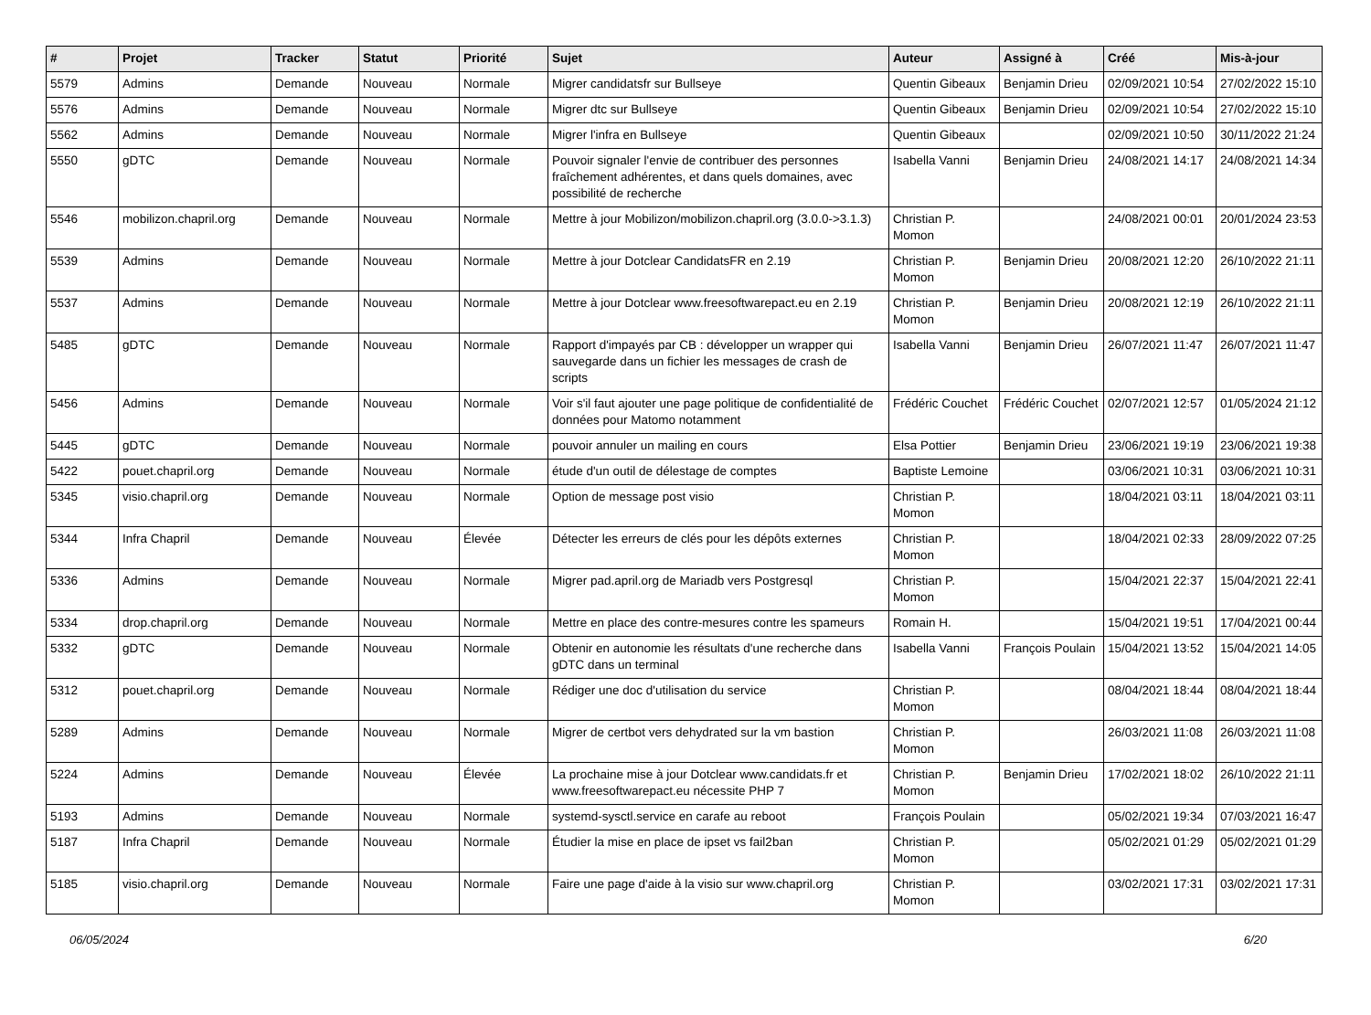| # | Projet | Tracker | Statut | Priorité | Sujet | Auteur | Assigné à | Créé | Mis-à-jour |
| --- | --- | --- | --- | --- | --- | --- | --- | --- | --- |
| 5579 | Admins | Demande | Nouveau | Normale | Migrer candidatsfr sur Bullseye | Quentin Gibeaux | Benjamin Drieu | 02/09/2021 10:54 | 27/02/2022 15:10 |
| 5576 | Admins | Demande | Nouveau | Normale | Migrer dtc sur Bullseye | Quentin Gibeaux | Benjamin Drieu | 02/09/2021 10:54 | 27/02/2022 15:10 |
| 5562 | Admins | Demande | Nouveau | Normale | Migrer l'infra en Bullseye | Quentin Gibeaux | | 02/09/2021 10:50 | 30/11/2022 21:24 |
| 5550 | gDTC | Demande | Nouveau | Normale | Pouvoir signaler l'envie de contribuer des personnes fraîchement adhérentes, et dans quels domaines, avec possibilité de recherche | Isabella Vanni | Benjamin Drieu | 24/08/2021 14:17 | 24/08/2021 14:34 |
| 5546 | mobilizon.chapril.org | Demande | Nouveau | Normale | Mettre à jour Mobilizon/mobilizon.chapril.org (3.0.0->3.1.3) | Christian P. Momon | | 24/08/2021 00:01 | 20/01/2024 23:53 |
| 5539 | Admins | Demande | Nouveau | Normale | Mettre à jour Dotclear CandidatsFR en 2.19 | Christian P. Momon | Benjamin Drieu | 20/08/2021 12:20 | 26/10/2022 21:11 |
| 5537 | Admins | Demande | Nouveau | Normale | Mettre à jour Dotclear www.freesoftwarepact.eu en 2.19 | Christian P. Momon | Benjamin Drieu | 20/08/2021 12:19 | 26/10/2022 21:11 |
| 5485 | gDTC | Demande | Nouveau | Normale | Rapport d'impayés par CB : développer un wrapper qui sauvegarde dans un fichier les messages de crash de scripts | Isabella Vanni | Benjamin Drieu | 26/07/2021 11:47 | 26/07/2021 11:47 |
| 5456 | Admins | Demande | Nouveau | Normale | Voir s'il faut ajouter une page politique de confidentialité de données pour Matomo notamment | Frédéric Couchet | Frédéric Couchet | 02/07/2021 12:57 | 01/05/2024 21:12 |
| 5445 | gDTC | Demande | Nouveau | Normale | pouvoir annuler un mailing en cours | Elsa Pottier | Benjamin Drieu | 23/06/2021 19:19 | 23/06/2021 19:38 |
| 5422 | pouet.chapril.org | Demande | Nouveau | Normale | étude d'un outil de délestage de comptes | Baptiste Lemoine | | 03/06/2021 10:31 | 03/06/2021 10:31 |
| 5345 | visio.chapril.org | Demande | Nouveau | Normale | Option de message post visio | Christian P. Momon | | 18/04/2021 03:11 | 18/04/2021 03:11 |
| 5344 | Infra Chapril | Demande | Nouveau | Élevée | Détecter les erreurs de clés pour les dépôts externes | Christian P. Momon | | 18/04/2021 02:33 | 28/09/2022 07:25 |
| 5336 | Admins | Demande | Nouveau | Normale | Migrer pad.april.org de Mariadb vers Postgresql | Christian P. Momon | | 15/04/2021 22:37 | 15/04/2021 22:41 |
| 5334 | drop.chapril.org | Demande | Nouveau | Normale | Mettre en place des contre-mesures contre les spameurs | Romain H. | | 15/04/2021 19:51 | 17/04/2021 00:44 |
| 5332 | gDTC | Demande | Nouveau | Normale | Obtenir en autonomie les résultats d'une recherche dans gDTC dans un terminal | Isabella Vanni | François Poulain | 15/04/2021 13:52 | 15/04/2021 14:05 |
| 5312 | pouet.chapril.org | Demande | Nouveau | Normale | Rédiger une doc d'utilisation du service | Christian P. Momon | | 08/04/2021 18:44 | 08/04/2021 18:44 |
| 5289 | Admins | Demande | Nouveau | Normale | Migrer de certbot vers dehydrated sur la vm bastion | Christian P. Momon | | 26/03/2021 11:08 | 26/03/2021 11:08 |
| 5224 | Admins | Demande | Nouveau | Élevée | La prochaine mise à jour Dotclear www.candidats.fr et www.freesoftwarepact.eu nécessite PHP 7 | Christian P. Momon | Benjamin Drieu | 17/02/2021 18:02 | 26/10/2022 21:11 |
| 5193 | Admins | Demande | Nouveau | Normale | systemd-sysctl.service en carafe au reboot | François Poulain | | 05/02/2021 19:34 | 07/03/2021 16:47 |
| 5187 | Infra Chapril | Demande | Nouveau | Normale | Étudier la mise en place de ipset vs fail2ban | Christian P. Momon | | 05/02/2021 01:29 | 05/02/2021 01:29 |
| 5185 | visio.chapril.org | Demande | Nouveau | Normale | Faire une page d'aide à la visio sur www.chapril.org | Christian P. Momon | | 03/02/2021 17:31 | 03/02/2021 17:31 |
06/05/2024 6/20